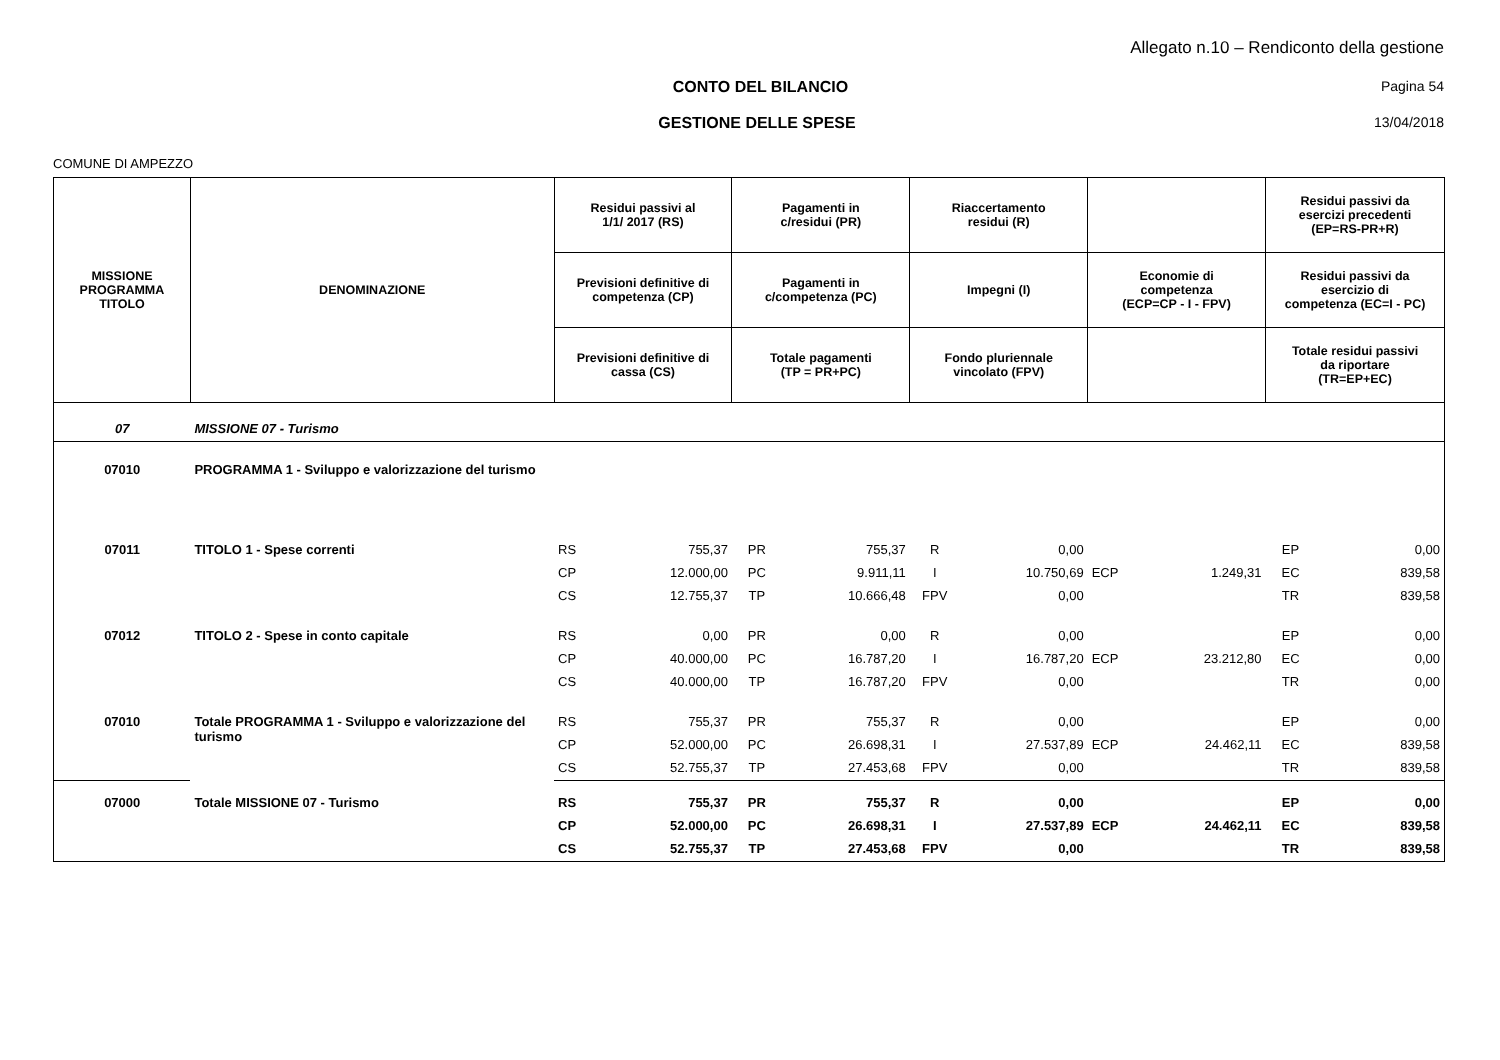Allegato n.10 – Rendiconto della gestione
CONTO DEL BILANCIO Pagina 54
GESTIONE DELLE SPESE 13/04/2018
COMUNE DI AMPEZZO
| MISSIONE PROGRAMMA TITOLO | DENOMINAZIONE | Residui passivi al 1/1/ 2017 (RS) | | Pagamenti in c/residui (PR) | | Riaccertamento residui (R) | | | | Residui passivi da esercizi precedenti (EP=RS-PR+R) | |
| --- | --- | --- | --- | --- | --- | --- | --- | --- | --- | --- | --- |
| | | Previsioni definitive di competenza (CP) | | Pagamenti in c/competenza (PC) | | Impegni (I) | | Economie di competenza (ECP=CP - I - FPV) | | Residui passivi da esercizio di competenza (EC=I - PC) | |
| | | Previsioni definitive di cassa (CS) | | Totale pagamenti (TP = PR+PC) | | Fondo pluriennale vincolato (FPV) | | | | Totale residui passivi da riportare (TR=EP+EC) | |
| 07 | MISSIONE 07 - Turismo | | | | | | | | | | |
| 07010 | PROGRAMMA 1 - Sviluppo e valorizzazione del turismo | | | | | | | | | | |
| 07011 | TITOLO 1 - Spese correnti | RS | 755,37 | PR | 755,37 | R | 0,00 | | | EP | 0,00 |
| | | CP | 12.000,00 | PC | 9.911,11 | I | 10.750,69 | ECP | 1.249,31 | EC | 839,58 |
| | | CS | 12.755,37 | TP | 10.666,48 | FPV | 0,00 | | | TR | 839,58 |
| 07012 | TITOLO 2 - Spese in conto capitale | RS | 0,00 | PR | 0,00 | R | 0,00 | | | EP | 0,00 |
| | | CP | 40.000,00 | PC | 16.787,20 | I | 16.787,20 | ECP | 23.212,80 | EC | 0,00 |
| | | CS | 40.000,00 | TP | 16.787,20 | FPV | 0,00 | | | TR | 0,00 |
| 07010 | Totale PROGRAMMA 1 - Sviluppo e valorizzazione del turismo | RS | 755,37 | PR | 755,37 | R | 0,00 | | | EP | 0,00 |
| | | CP | 52.000,00 | PC | 26.698,31 | I | 27.537,89 | ECP | 24.462,11 | EC | 839,58 |
| | | CS | 52.755,37 | TP | 27.453,68 | FPV | 0,00 | | | TR | 839,58 |
| 07000 | Totale MISSIONE 07 - Turismo | RS | 755,37 | PR | 755,37 | R | 0,00 | | | EP | 0,00 |
| | | CP | 52.000,00 | PC | 26.698,31 | I | 27.537,89 | ECP | 24.462,11 | EC | 839,58 |
| | | CS | 52.755,37 | TP | 27.453,68 | FPV | 0,00 | | | TR | 839,58 |